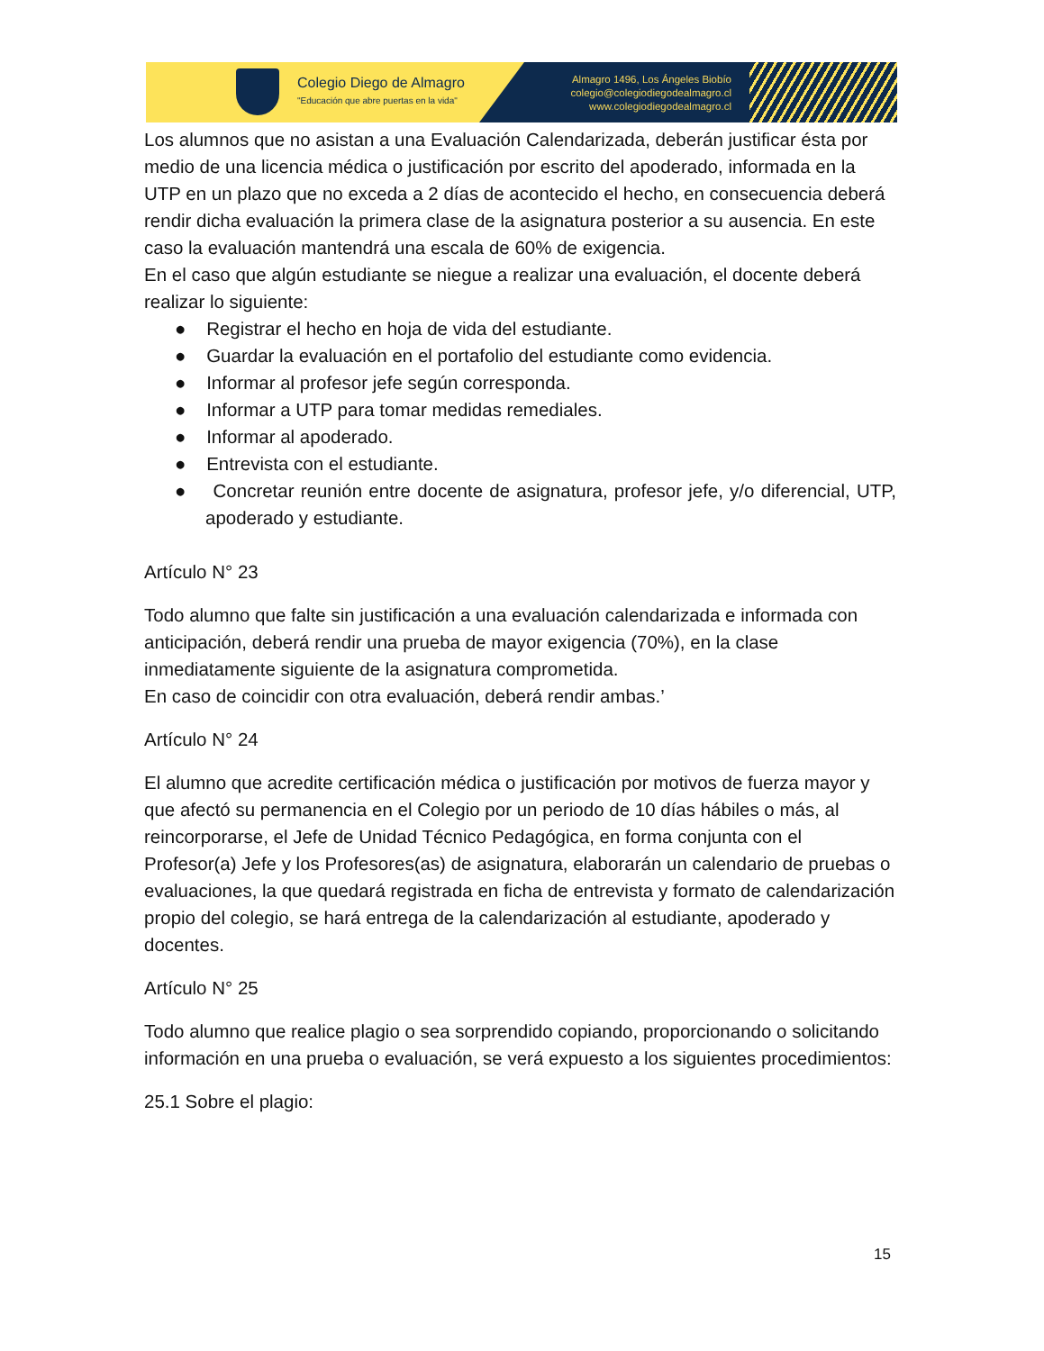Colegio Diego de Almagro
"Educación que abre puertas en la vida"
Almagro 1496, Los Ángeles Biobío
colegio@colegiodiegodealmagro.cl
www.colegiodiegodealmagro.cl
Los alumnos que no asistan a una Evaluación Calendarizada, deberán justificar ésta por medio de una licencia médica o justificación por escrito del apoderado, informada en la UTP en un plazo que no exceda a 2 días de acontecido el hecho, en consecuencia deberá rendir dicha evaluación la primera clase de la asignatura posterior a su ausencia. En este caso la evaluación mantendrá una escala de 60% de exigencia.
En el caso que algún estudiante se niegue a realizar una evaluación, el docente deberá realizar lo siguiente:
● Registrar el hecho en hoja de vida del estudiante.
● Guardar la evaluación en el portafolio del estudiante como evidencia.
● Informar al profesor jefe según corresponda.
● Informar a UTP para tomar medidas remediales.
● Informar al apoderado.
● Entrevista con el estudiante.
● Concretar reunión entre docente de asignatura, profesor jefe, y/o diferencial, UTP, apoderado y estudiante.
Artículo N° 23
Todo alumno que falte sin justificación a una evaluación calendarizada e informada con anticipación, deberá rendir una prueba de mayor exigencia (70%), en la clase inmediatamente siguiente de la asignatura comprometida.
En caso de coincidir con otra evaluación, deberá rendir ambas.’
Artículo N° 24
El alumno que acredite certificación médica o justificación por motivos de fuerza mayor y que afectó su permanencia en el Colegio por un periodo de 10 días hábiles o más, al reincorporarse, el Jefe de Unidad Técnico Pedagógica, en forma conjunta con el Profesor(a) Jefe y los Profesores(as) de asignatura, elaborarán un calendario de pruebas o evaluaciones, la que quedará registrada en ficha de entrevista y formato de calendarización propio del colegio, se hará entrega de la calendarización al estudiante, apoderado y docentes.
Artículo N° 25
Todo alumno que realice plagio o sea sorprendido copiando, proporcionando o solicitando información en una prueba o evaluación, se verá expuesto a los siguientes procedimientos:
25.1 Sobre el plagio:
15